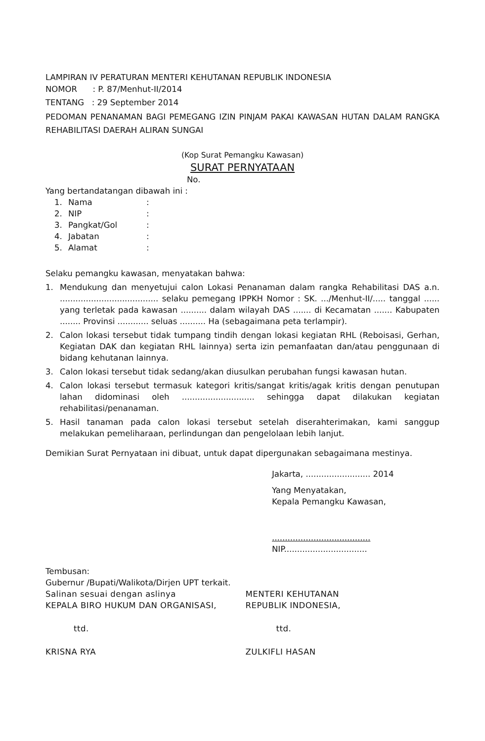LAMPIRAN IV PERATURAN MENTERI KEHUTANAN REPUBLIK INDONESIA
NOMOR : P. 87/Menhut-II/2014
TENTANG : 29 September 2014
PEDOMAN PENANAMAN BAGI PEMEGANG IZIN PINJAM PAKAI KAWASAN HUTAN DALAM RANGKA REHABILITASI DAERAH ALIRAN SUNGAI
(Kop Surat Pemangku Kawasan)
SURAT PERNYATAAN
No.
Yang bertandatangan dibawah ini :
1. Nama:
2. NIP:
3. Pangkat/Gol:
4. Jabatan:
5. Alamat:
Selaku pemangku kawasan, menyatakan bahwa:
1. Mendukung dan menyetujui calon Lokasi Penanaman dalam rangka Rehabilitasi DAS a.n. ...................................... selaku pemegang IPPKH Nomor : SK. .../Menhut-II/..... tanggal ...... yang terletak pada kawasan .......... dalam wilayah DAS ....... di Kecamatan ....... Kabupaten ........ Provinsi ............ seluas .......... Ha (sebagaimana peta terlampir).
2. Calon lokasi tersebut tidak tumpang tindih dengan lokasi kegiatan RHL (Reboisasi, Gerhan, Kegiatan DAK dan kegiatan RHL lainnya) serta izin pemanfaatan dan/atau penggunaan di bidang kehutanan lainnya.
3. Calon lokasi tersebut tidak sedang/akan diusulkan perubahan fungsi kawasan hutan.
4. Calon lokasi tersebut termasuk kategori kritis/sangat kritis/agak kritis dengan penutupan lahan didominasi oleh ............................ sehingga dapat dilakukan kegiatan rehabilitasi/penanaman.
5. Hasil tanaman pada calon lokasi tersebut setelah diserahterimakan, kami sanggup melakukan pemeliharaan, perlindungan dan pengelolaan lebih lanjut.
Demikian Surat Pernyataan ini dibuat, untuk dapat dipergunakan sebagaimana mestinya.
Jakarta, ......................... 2014
Yang Menyatakan,
Kepala Pemangku Kawasan,
......................................
NIP................................
Tembusan:
Gubernur /Bupati/Walikota/Dirjen UPT terkait.
Salinan sesuai dengan aslinya
KEPALA BIRO HUKUM DAN ORGANISASI,
ttd.
KRISNA RYA
MENTERI KEHUTANAN
REPUBLIK INDONESIA,
ttd.
ZULKIFLI HASAN